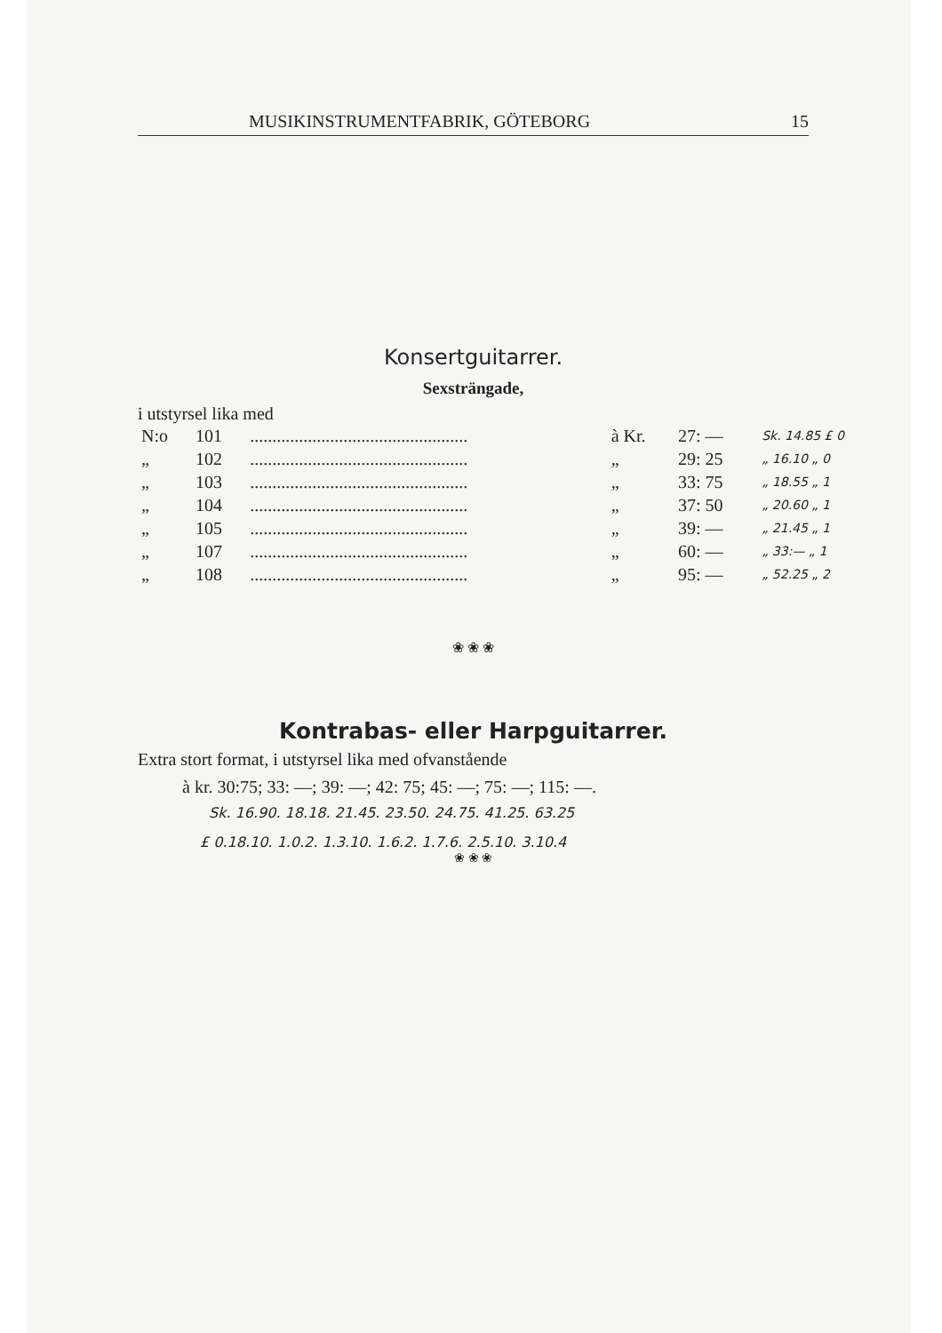MUSIKINSTRUMENTFABRIK, GÖTEBORG 15
Konsertguitarrer.
Sexsträngade,
i utstyrsel lika med
| N:o | 101 | ................................................. | à Kr. | 27: — | Sk. 14.85 £ 0 |
| „ | 102 | ................................................. | „ | 29: 25 | „ 16.10 „ 0 |
| „ | 103 | ................................................. | „ | 33: 75 | „ 18.55 „ 1 |
| „ | 104 | ................................................. | „ | 37: 50 | „ 20.60 „ 1 |
| „ | 105 | ................................................. | „ | 39: — | „ 21.45 „ 1 |
| „ | 107 | ................................................. | „ | 60: — | „ 33:— „ 1 |
| „ | 108 | ................................................. | „ | 95: — | „ 52.25 „ 2 |
❀ ❀ ❀
Kontrabas- eller Harpguitarrer.
Extra stort format, i utstyrsel lika med ofvanstående
à kr. 30:75; 33: —; 39: —; 42: 75; 45: —; 75: —; 115: —.
Sk. 16.90. 18.18. 21.45. 23.50. 24.75. 41.25. 63.25
£ 0.18.10. 1.0.2. 1.3.10. 1.6.2. 1.7.6. 2.5.10. 3.10.4
❀ ❀ ❀